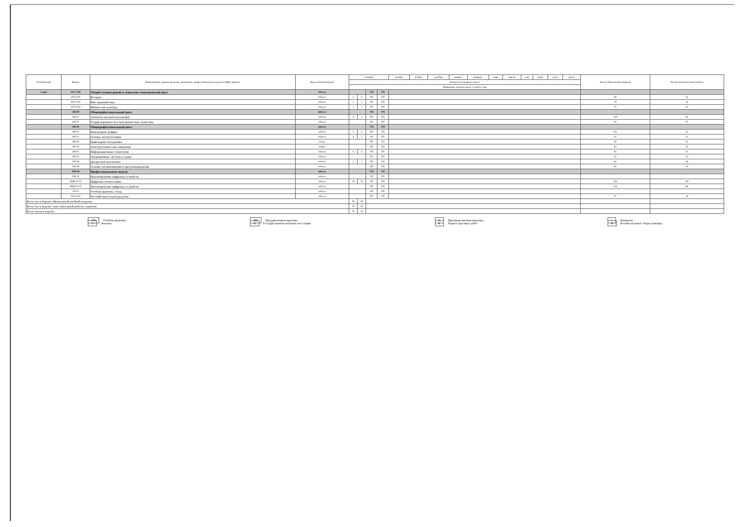| Учебный курс | Индекс | Наименование циклов, разделов, дисциплин, профессиональных модулей, МДК, практик | Вид учебной нагрузки | сентябрь | | | | октябрь | ноябрь | декабрь | январь | февраль | март | апрель | май | июнь | июль | август | Часов обязательной нагрузки | Часов самостоятельной работы |
| --- | --- | --- | --- | --- | --- | --- | --- | --- | --- | --- | --- | --- | --- | --- | --- | --- | --- | --- | --- | --- |
| | | | | Номера календарных недель | | | | | | | | | | | | | | | | |
| | | | | Порядковые номера недель учебного года | | | | | | | | | | | | | | | | |
| 3 курс | ОГСЭ.00 | Общий гуманитарный и социально-экономический цикл | обяз.уч | | | УП | УП | | | | | | | | | | | | | |
| | ОГСЭ.02 | История | обяз.уч | 4 | 4 | УП | УП | | | | | | | | | | | | 48 | 24 |
| | ОГСЭ.03 | Иностранный язык | обяз.уч | 2 | 2 | УП | УП | | | | | | | | | | | | 70 | 35 |
| | ОГСЭ.04 | Физическая культура | обяз.уч | 2 | 2 | УП | УП | | | | | | | | | | | | 70 | 35 |
| | ОП.00 | Общепрофессиональный цикл | обяз.уч | | | УП | УП | | | | | | | | | | | | | |
| | ОП.01 | Элементы высшей математики | обяз.уч | 4 | 4 | УП | УП | | | | | | | | | | | | 119 | 60 |
| | ОП.02 | Теория вероятности и математическая статистика | обяз.уч | | | УП | УП | | | | | | | | | | | | 63 | 32 |
| | ОП.00 | Общепрофессиональный цикл | обяз.уч | | | УП | УП | | | | | | | | | | | | | |
| | ОП.01 | Инженерная графика | обяз.уч | 2 | 4 | УП | УП | | | | | | | | | | | | 105 | 53 |
| | ОП.02 | Основы электротехники | обяз.уч | 4 | 2 | УП | УП | | | | | | | | | | | | 42 | 21 |
| | ОП.03 | Прикладная электроника | сам.р.с | | | УП | УП | | | | | | | | | | | | 63 | 32 |
| | ОП.04 | Электротехнические измерения | сам.р.с | | | УП | УП | | | | | | | | | | | | 63 | 32 |
| | ОП.05 | Информационные технологии | обяз.уч | 6 | 6 | УП | УП | | | | | | | | | | | | 83 | 42 |
| | ОП.07 | Операционные системы и среды | обяз.уч | | | УП | УП | | | | | | | | | | | | 63 | 32 |
| | ОП.08 | Дискретная математика | обяз.уч | 2 | 2 | УП | УП | | | | | | | | | | | | 36 | 18 |
| | ОП.09 | Основы алгоритмизации и программирования | обяз.уч | | | УП | УП | | | | | | | | | | | | 63 | 32 |
| | ПМ.00 | Профессиональные модули | обяз.уч | | | УП | УП | | | | | | | | | | | | | |
| | ПМ 01 | Проектирование цифровых устройств | обяз.уч | | | УП | УП | | | | | | | | | | | | | |
| | МДК 01.01 | Цифровая схемотехника | обяз.уч | 10 | 10 | УП | УП | | | | | | | | | | | | 204 | 102 |
| | МДК 01.02 | Проектирование цифровых устройств | обяз.уч | | | УП | УП | | | | | | | | | | | | 136 | 68 |
| | УП 01 | Учебная практика, 3 нед. | обяз.уч | | | УП | УП | | | | | | | | | | | | | |
| | ОГСЭ.05 | Русский язык и культура речи | обяз.уч | | | УП | УП | | | | | | | | | | | | 32 | 16 |
| Всего час в неделю обязательной учебной нагрузки | | | | 36 | 36 | | | | | | | | | | | | | | | |
| Всего час в неделю самостоятельной работы студентов | | | | 18 | 18 | | | | | | | | | | | | | | | |
| Всего часов в неделю | | | | 54 | 54 | | | | | | | | | | | | | | | |
УП Учебная практика
Э Экзамен
ПП Преддипломная практика
А Государственная итоговая аттестация
П Производственная практика
К Защита курсовых работ
= Каникулы
В Военно-полевые сборы (юноши)